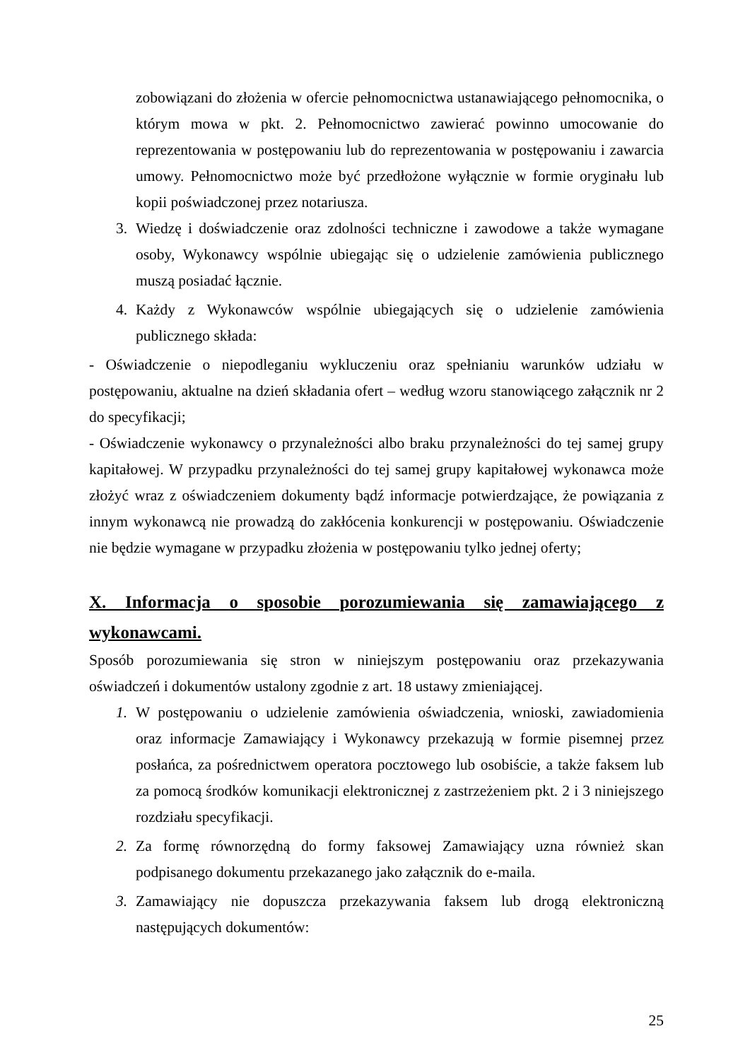zobowiązani do złożenia w ofercie pełnomocnictwa ustanawiającego pełnomocnika, o którym mowa w pkt. 2. Pełnomocnictwo zawierać powinno umocowanie do reprezentowania w postępowaniu lub do reprezentowania w postępowaniu i zawarcia umowy. Pełnomocnictwo może być przedłożone wyłącznie w formie oryginału lub kopii poświadczonej przez notariusza.
3. Wiedzę i doświadczenie oraz zdolności techniczne i zawodowe a także wymagane osoby, Wykonawcy wspólnie ubiegając się o udzielenie zamówienia publicznego muszą posiadać łącznie.
4. Każdy z Wykonawców wspólnie ubiegających się o udzielenie zamówienia publicznego składa:
- Oświadczenie o niepodleganiu wykluczeniu oraz spełnianiu warunków udziału w postępowaniu, aktualne na dzień składania ofert – według wzoru stanowiącego załącznik nr 2 do specyfikacji;
- Oświadczenie wykonawcy o przynależności albo braku przynależności do tej samej grupy kapitałowej. W przypadku przynależności do tej samej grupy kapitałowej wykonawca może złożyć wraz z oświadczeniem dokumenty bądź informacje potwierdzające, że powiązania z innym wykonawcą nie prowadzą do zakłócenia konkurencji w postępowaniu. Oświadczenie nie będzie wymagane w przypadku złożenia w postępowaniu tylko jednej oferty;
X. Informacja o sposobie porozumiewania się zamawiającego z wykonawcami.
Sposób porozumiewania się stron w niniejszym postępowaniu oraz przekazywania oświadczeń i dokumentów ustalony zgodnie z art. 18 ustawy zmieniającej.
1. W postępowaniu o udzielenie zamówienia oświadczenia, wnioski, zawiadomienia oraz informacje Zamawiający i Wykonawcy przekazują w formie pisemnej przez posłańca, za pośrednictwem operatora pocztowego lub osobiście, a także faksem lub za pomocą środków komunikacji elektronicznej z zastrzeżeniem pkt. 2 i 3 niniejszego rozdziału specyfikacji.
2. Za formę równorzędną do formy faksowej Zamawiający uzna również skan podpisanego dokumentu przekazanego jako załącznik do e-maila.
3. Zamawiający nie dopuszcza przekazywania faksem lub drogą elektroniczną następujących dokumentów:
25